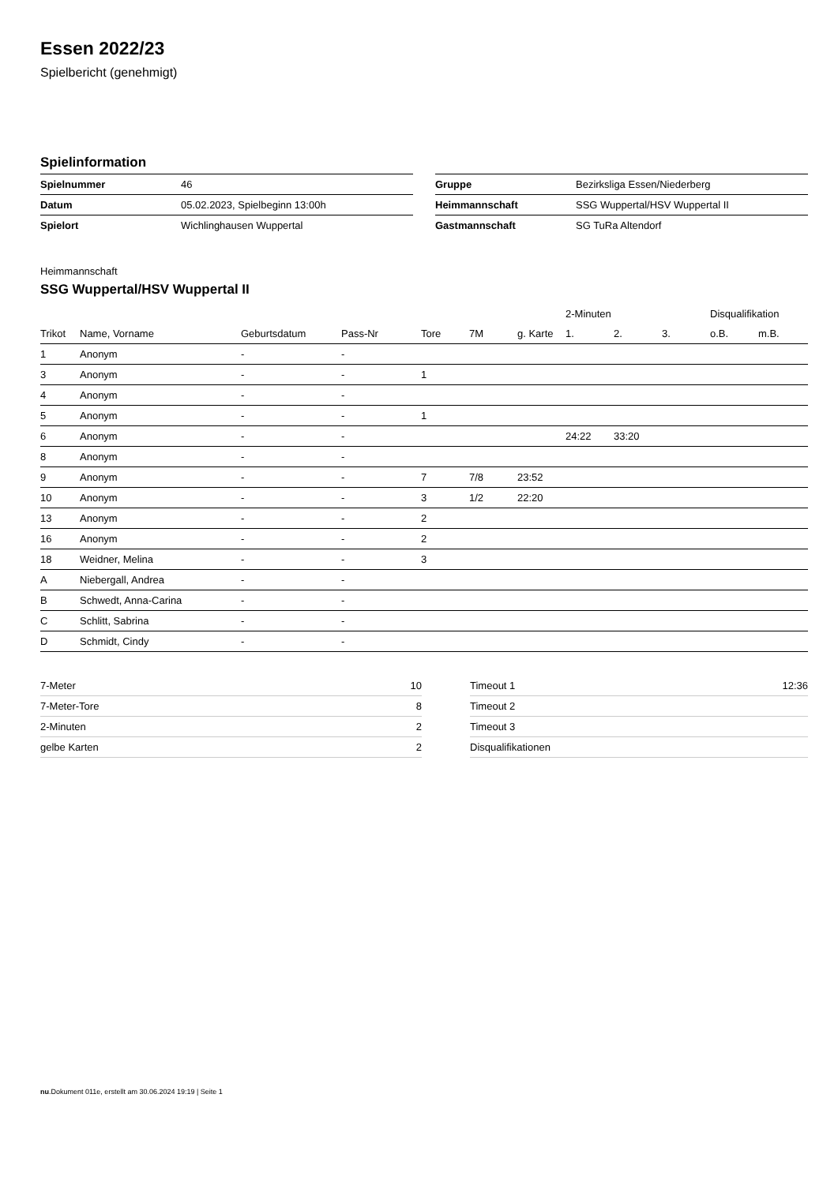Essen 2022/23
Spielbericht (genehmigt)
Spielinformation
| Spielnummer | 46 |
| Datum | 05.02.2023, Spielbeginn 13:00h |
| Spielort | Wichlinghausen Wuppertal |
| Gruppe | Bezirksliga Essen/Niederberg |
| Heimmannschaft | SSG Wuppertal/HSV Wuppertal II |
| Gastmannschaft | SG TuRa Altendorf |
Heimmannschaft
SSG Wuppertal/HSV Wuppertal II
| | | | | | | | 2-Minuten | | | Disqualifikation | |
| --- | --- | --- | --- | --- | --- | --- | --- | --- | --- | --- | --- |
| Trikot | Name, Vorname | Geburtsdatum | Pass-Nr | Tore | 7M | g. Karte | 1. | 2. | 3. | o.B. | m.B. |
| 1 | Anonym | - | - | | | | | | | | |
| 3 | Anonym | - | - | 1 | | | | | | | |
| 4 | Anonym | - | - | | | | | | | | |
| 5 | Anonym | - | - | 1 | | | | | | | |
| 6 | Anonym | - | - | | | | 24:22 | 33:20 | | | |
| 8 | Anonym | - | - | | | | | | | | |
| 9 | Anonym | - | - | 7 | 7/8 | 23:52 | | | | | |
| 10 | Anonym | - | - | 3 | 1/2 | 22:20 | | | | | |
| 13 | Anonym | - | - | 2 | | | | | | | |
| 16 | Anonym | - | - | 2 | | | | | | | |
| 18 | Weidner, Melina | - | - | 3 | | | | | | | |
| A | Niebergall, Andrea | - | - | | | | | | | | |
| B | Schwedt, Anna-Carina | - | - | | | | | | | | |
| C | Schlitt, Sabrina | - | - | | | | | | | | |
| D | Schmidt, Cindy | - | - | | | | | | | | |
| 7-Meter | 10 |
| 7-Meter-Tore | 8 |
| 2-Minuten | 2 |
| gelbe Karten | 2 |
| Timeout 1 | 12:36 |
| Timeout 2 | |
| Timeout 3 | |
| Disqualifikationen | |
nu.Dokument 011e, erstellt am 30.06.2024 19:19 | Seite 1